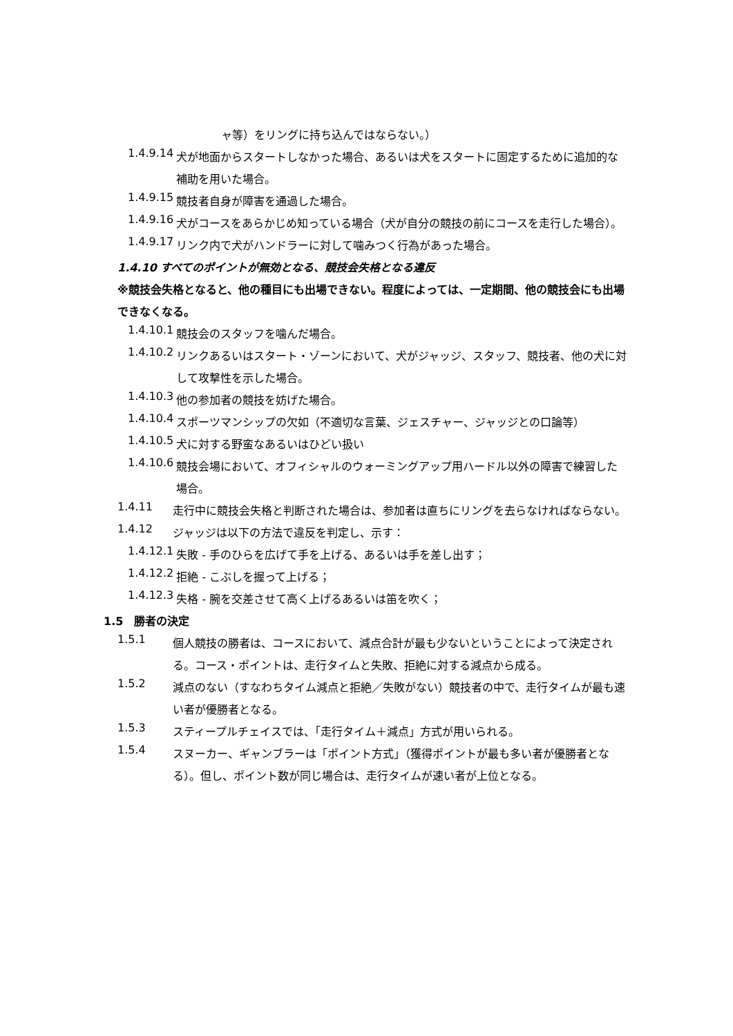ャ等）をリングに持ち込んではならない。）
1.4.9.14
犬が地面からスタートしなかった場合、あるいは犬をスタートに固定するために追加的な補助を用いた場合。
1.4.9.15
競技者自身が障害を通過した場合。
1.4.9.16
犬がコースをあらかじめ知っている場合（犬が自分の競技の前にコースを走行した場合）。
1.4.9.17
リンク内で犬がハンドラーに対して噛みつく行為があった場合。
1.4.10 すべてのポイントが無効となる、競技会失格となる違反
※競技会失格となると、他の種目にも出場できない。程度によっては、一定期間、他の競技会にも出場できなくなる。
1.4.10.1
競技会のスタッフを噛んだ場合。
1.4.10.2
リンクあるいはスタート・ゾーンにおいて、犬がジャッジ、スタッフ、競技者、他の犬に対して攻撃性を示した場合。
1.4.10.3
他の参加者の競技を妨げた場合。
1.4.10.4
スポーツマンシップの欠如（不適切な言葉、ジェスチャー、ジャッジとの口論等）
1.4.10.5
犬に対する野蛮なあるいはひどい扱い
1.4.10.6
競技会場において、オフィシャルのウォーミングアップ用ハードル以外の障害で練習した場合。
1.4.11
走行中に競技会失格と判断された場合は、参加者は直ちにリングを去らなければならない。
1.4.12
ジャッジは以下の方法で違反を判定し、示す：
1.4.12.1
失敗 - 手のひらを広げて手を上げる、あるいは手を差し出す；
1.4.12.2
拒絶 - こぶしを握って上げる；
1.4.12.3
失格 - 腕を交差させて高く上げるあるいは笛を吹く；
1.5　勝者の決定
1.5.1
個人競技の勝者は、コースにおいて、減点合計が最も少ないということによって決定される。コース・ポイントは、走行タイムと失敗、拒絶に対する減点から成る。
1.5.2
減点のない（すなわちタイム減点と拒絶／失敗がない）競技者の中で、走行タイムが最も速い者が優勝者となる。
1.5.3
スティープルチェイスでは、「走行タイム＋減点」方式が用いられる。
1.5.4
スヌーカー、ギャンブラーは「ポイント方式」（獲得ポイントが最も多い者が優勝者となる）。但し、ポイント数が同じ場合は、走行タイムが速い者が上位となる。